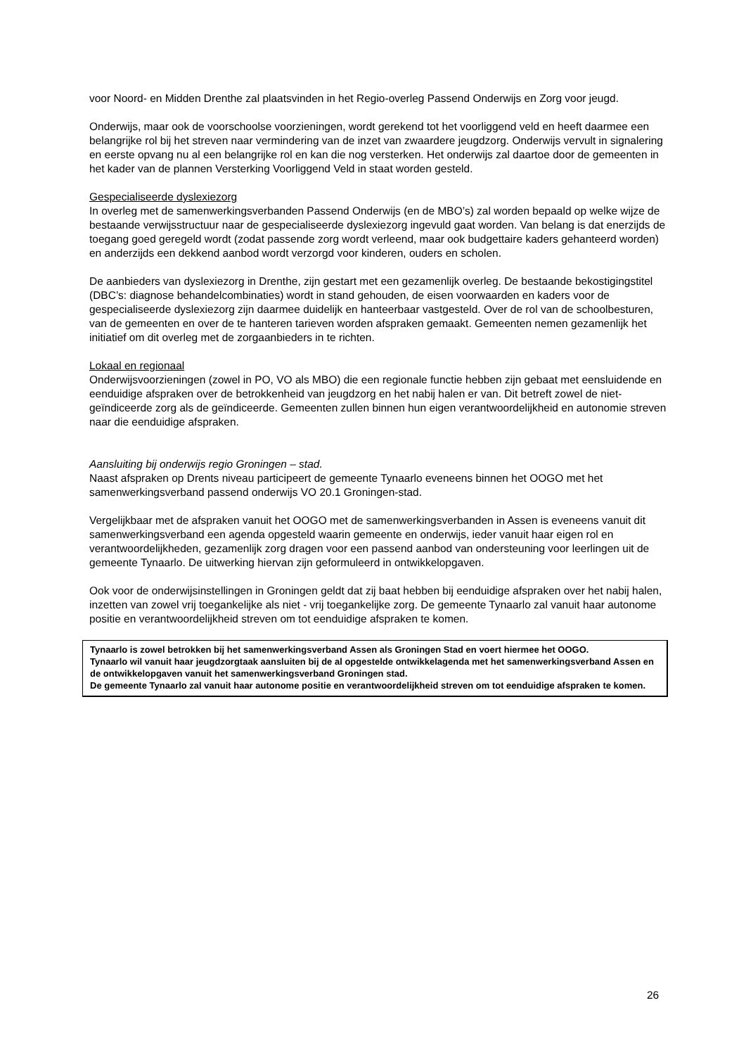voor Noord- en Midden Drenthe zal plaatsvinden in het Regio-overleg Passend Onderwijs en Zorg voor jeugd.
Onderwijs, maar ook de voorschoolse voorzieningen, wordt gerekend tot het voorliggend veld en heeft daarmee een belangrijke rol bij het streven naar vermindering van de inzet van zwaardere jeugdzorg. Onderwijs vervult in signalering en eerste opvang nu al een belangrijke rol en kan die nog versterken. Het onderwijs zal daartoe door de gemeenten in het kader van de plannen Versterking Voorliggend Veld in staat worden gesteld.
Gespecialiseerde dyslexiezorg
In overleg met de samenwerkingsverbanden Passend Onderwijs (en de MBO’s) zal worden bepaald op welke wijze de bestaande verwijsstructuur naar de gespecialiseerde dyslexiezorg ingevuld gaat worden. Van belang is dat enerzijds de toegang goed geregeld wordt (zodat passende zorg wordt verleend, maar ook budgettaire kaders gehanteerd worden) en anderzijds een dekkend aanbod wordt verzorgd voor kinderen, ouders en scholen.
De aanbieders van dyslexiezorg in Drenthe, zijn gestart met een gezamenlijk overleg. De bestaande bekostigingstitel (DBC’s: diagnose behandelcombinaties) wordt in stand gehouden, de eisen voorwaarden en kaders voor de gespecialiseerde dyslexiezorg zijn daarmee duidelijk en hanteerbaar vastgesteld. Over de rol van de schoolbesturen, van de gemeenten en over de te hanteren tarieven worden afspraken gemaakt. Gemeenten nemen gezamenlijk het initiatief om dit overleg met de zorgaanbieders in te richten.
Lokaal en regionaal
Onderwijsvoorzieningen (zowel in PO, VO als MBO) die een regionale functie hebben zijn gebaat met eensluidende en eenduidige afspraken over de betrokkenheid van jeugdzorg en het nabij halen er van. Dit betreft zowel de niet-geïndiceerde zorg als de geïndiceerde. Gemeenten zullen binnen hun eigen verantwoordelijkheid en autonomie streven naar die eenduidige afspraken.
Aansluiting bij onderwijs regio Groningen – stad.
Naast afspraken op Drents niveau participeert de gemeente Tynaarlo eveneens binnen het OOGO met het samenwerkingsverband passend onderwijs VO 20.1 Groningen-stad.
Vergelijkbaar met de afspraken vanuit het OOGO met de samenwerkingsverbanden in Assen is eveneens vanuit dit samenwerkingsverband een agenda opgesteld waarin gemeente en onderwijs, ieder vanuit haar eigen rol en verantwoordelijkheden, gezamenlijk zorg dragen voor een passend aanbod van ondersteuning voor leerlingen uit de gemeente Tynaarlo. De uitwerking hiervan zijn geformuleerd in ontwikkelopgaven.
Ook voor de onderwijsinstellingen in Groningen geldt dat zij baat hebben bij eenduidige afspraken over het nabij halen, inzetten van zowel vrij toegankelijke als niet - vrij toegankelijke zorg. De gemeente Tynaarlo zal vanuit haar autonome positie en verantwoordelijkheid streven om tot eenduidige afspraken te komen.
Tynaarlo is zowel betrokken bij het samenwerkingsverband Assen als Groningen Stad en voert hiermee het OOGO.
Tynaarlo wil vanuit haar jeugdzorgtaak aansluiten bij de al opgestelde ontwikkelagenda met het samenwerkingsverband Assen en de ontwikkelopgaven vanuit het samenwerkingsverband Groningen stad.
De gemeente Tynaarlo zal vanuit haar autonome positie en verantwoordelijkheid streven om tot eenduidige afspraken te komen.
26